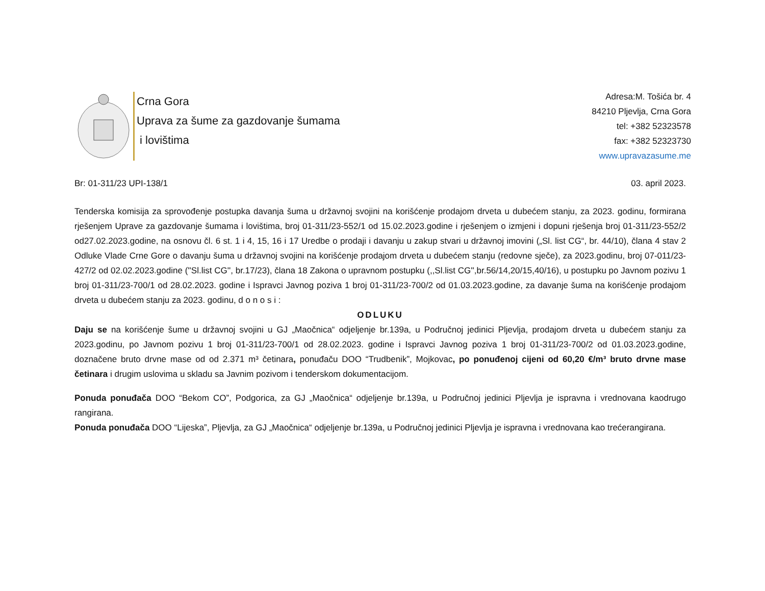Crna Gora
Uprava za šume za gazdovanje šumama
i lovištima
Adresa:M. Tošića br. 4
84210 Pljevlja, Crna Gora
tel: +382 52323578
fax: +382 52323730
www.upravazasume.me
Br: 01-311/23 UPI-138/1 03. april 2023.
Tenderska komisija za sprovođenje postupka davanja šuma u državnoj svojini na korišćenje prodajom drveta u dubećem stanju, za 2023. godinu, formirana rješenjem Uprave za gazdovanje šumama i lovištima, broj 01-311/23-552/1 od 15.02.2023.godine i rješenjem o izmjeni i dopuni rješenja broj 01-311/23-552/2 od27.02.2023.godine, na osnovu čl. 6 st. 1 i 4, 15, 16 i 17 Uredbe o prodaji i davanju u zakup stvari u državnoj imovini („Sl. list CG“, br. 44/10), člana 4 stav 2 Odluke Vlade Crne Gore o davanju šuma u državnoj svojini na korišćenje prodajom drveta u dubećem stanju (redovne sječe), za 2023.godinu, broj 07-011/23-427/2 od 02.02.2023.godine (''Sl.list CG'', br.17/23), člana 18 Zakona o upravnom postupku (,,Sl.list CG'',br.56/14,20/15,40/16), u postupku po Javnom pozivu 1 broj 01-311/23-700/1 od 28.02.2023. godine i Ispravci Javnog poziva 1 broj 01-311/23-700/2 od 01.03.2023.godine, za davanje šuma na korišćenje prodajom drveta u dubećem stanju za 2023. godinu, d o n o s i :
ODLUKU
Daju se na korišćenje šume u državnoj svojini u GJ „Maočnica“ odjeljenje br.139a, u Područnoj jedinici Pljevlja, prodajom drveta u dubećem stanju za 2023.godinu, po Javnom pozivu 1 broj 01-311/23-700/1 od 28.02.2023. godine i Ispravci Javnog poziva 1 broj 01-311/23-700/2 od 01.03.2023.godine, doznačene bruto drvne mase od od 2.371 m³ četinara, ponuđaču DOO “Trudbenik”, Mojkovac, po ponuđenoj cijeni od 60,20 €/m³ bruto drvne mase četinara i drugim uslovima u skladu sa Javnim pozivom i tenderskom dokumentacijom.
Ponuda ponuđača DOO “Bekom CO”, Podgorica, za GJ „Maočnica“ odjeljenje br.139a, u Područnoj jedinici Pljevlja je ispravna i vrednovana kaodrugo rangirana.
Ponuda ponuđača DOO “Lijeska”, Pljevlja, za GJ „Maočnica“ odjeljenje br.139a, u Područnoj jedinici Pljevlja je ispravna i vrednovana kao trećerangirana.